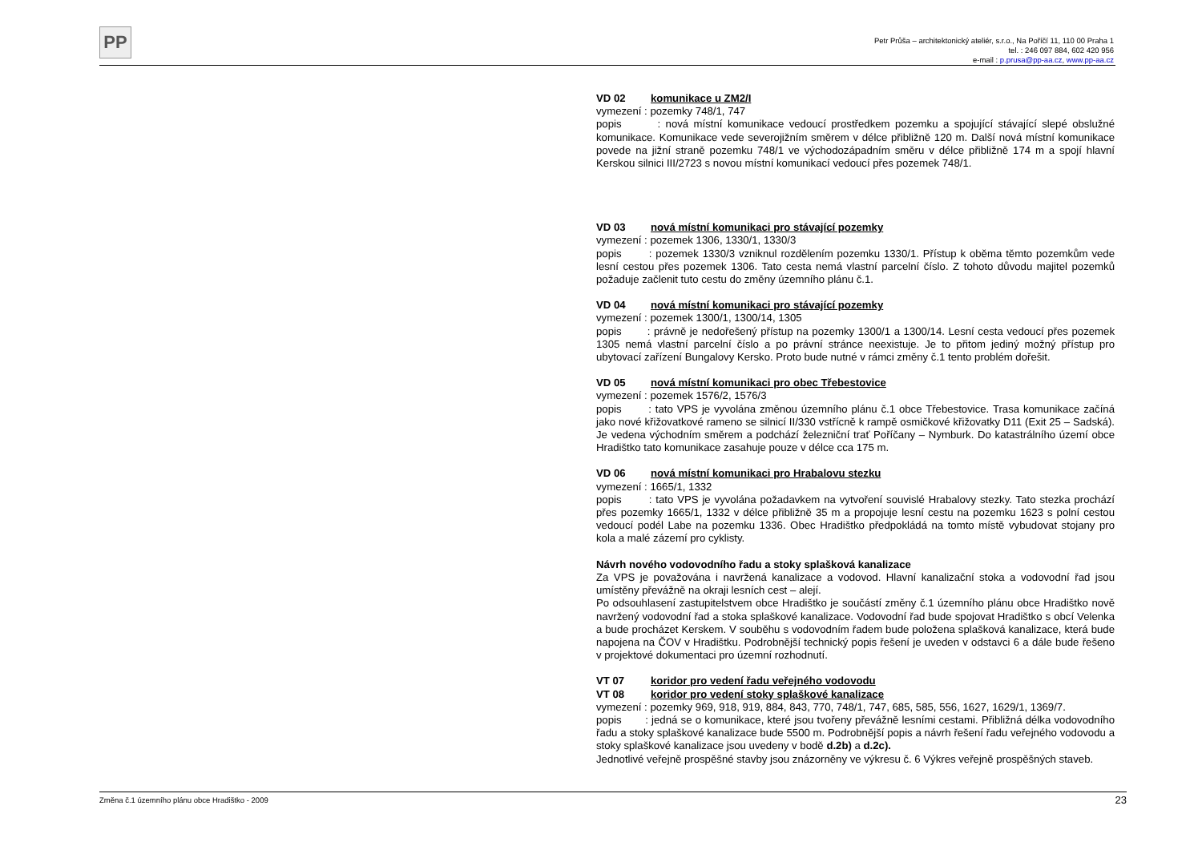PP
Petr Průša – architektonický ateliér, s.r.o., Na Poříčí 11, 110 00 Praha 1
tel. : 246 097 884, 602 420 956
e-mail : p.prusa@pp-aa.cz, www.pp-aa.cz
VD 02 komunikace u ZM2/I
vymezení : pozemky 748/1, 747
popis : nová místní komunikace vedoucí prostředkem pozemku a spojující stávající slepé obslužné komunikace. Komunikace vede severojižním směrem v délce přibližně 120 m. Další nová místní komunikace povede na jižní straně pozemku 748/1 ve východozápadním směru v délce přibližně 174 m a spojí hlavní Kerskou silnici III/2723 s novou místní komunikací vedoucí přes pozemek 748/1.
VD 03 nová místní komunikaci pro stávající pozemky
vymezení : pozemek 1306, 1330/1, 1330/3
popis : pozemek 1330/3 vzniknul rozdělením pozemku 1330/1. Přístup k oběma těmto pozemkům vede lesní cestou přes pozemek 1306. Tato cesta nemá vlastní parcelní číslo. Z tohoto důvodu majitel pozemků požaduje začlenit tuto cestu do změny územního plánu č.1.
VD 04 nová místní komunikaci pro stávající pozemky
vymezení : pozemek 1300/1, 1300/14, 1305
popis : právně je nedořešený přístup na pozemky 1300/1 a 1300/14. Lesní cesta vedoucí přes pozemek 1305 nemá vlastní parcelní číslo a po právní stránce neexistuje. Je to přitom jediný možný přístup pro ubytovací zařízení Bungalovy Kersko. Proto bude nutné v rámci změny č.1 tento problém dořešit.
VD 05 nová místní komunikaci pro obec Třebestovice
vymezení : pozemek 1576/2, 1576/3
popis : tato VPS je vyvolána změnou územního plánu č.1 obce Třebestovice. Trasa komunikace začíná jako nové křižovatkové rameno se silnicí II/330 vstřícně k rampě osmičkové křižovatky D11 (Exit 25 – Sadská). Je vedena východním směrem a podchází železniční trať Poříčany – Nymburk. Do katastrálního území obce Hradištko tato komunikace zasahuje pouze v délce cca 175 m.
VD 06 nová místní komunikaci pro Hrabalovu stezku
vymezení : 1665/1, 1332
popis : tato VPS je vyvolána požadavkem na vytvoření souvislé Hrabalovy stezky. Tato stezka prochází přes pozemky 1665/1, 1332 v délce přibližně 35 m a propojuje lesní cestu na pozemku 1623 s polní cestou vedoucí podél Labe na pozemku 1336. Obec Hradištko předpokládá na tomto místě vybudovat stojany pro kola a malé zázemí pro cyklisty.
Návrh nového vodovodního řadu a stoky splašková kanalizace
Za VPS je považována i navržená kanalizace a vodovod. Hlavní kanalizační stoka a vodovodní řad jsou umístěny převážně na okraji lesních cest – alejí.
Po odsouhlasení zastupitelstvem obce Hradištko je součástí změny č.1 územního plánu obce Hradištko nově navržený vodovodní řad a stoka splaškové kanalizace. Vodovodní řad bude spojovat Hradištko s obcí Velenka a bude procházet Kerskem. V souběhu s vodovodním řadem bude položena splašková kanalizace, která bude napojena na ČOV v Hradištku. Podrobnější technický popis řešení je uveden v odstavci 6 a dále bude řešeno v projektové dokumentaci pro územní rozhodnutí.
VT 07 koridor pro vedení řadu veřejného vodovodu
VT 08 koridor pro vedení stoky splaškové kanalizace
vymezení : pozemky 969, 918, 919, 884, 843, 770, 748/1, 747, 685, 585, 556, 1627, 1629/1, 1369/7.
popis : jedná se o komunikace, které jsou tvořeny převážně lesními cestami. Přibližná délka vodovodního řadu a stoky splaškové kanalizace bude 5500 m. Podrobnější popis a návrh řešení řadu veřejného vodovodu a stoky splaškové kanalizace jsou uvedeny v bodě d.2b) a d.2c).
Jednotlivé veřejně prospěšné stavby jsou znázorněny ve výkresu č. 6 Výkres veřejně prospěšných staveb.
Změna č.1 územního plánu obce Hradištko - 2009 23